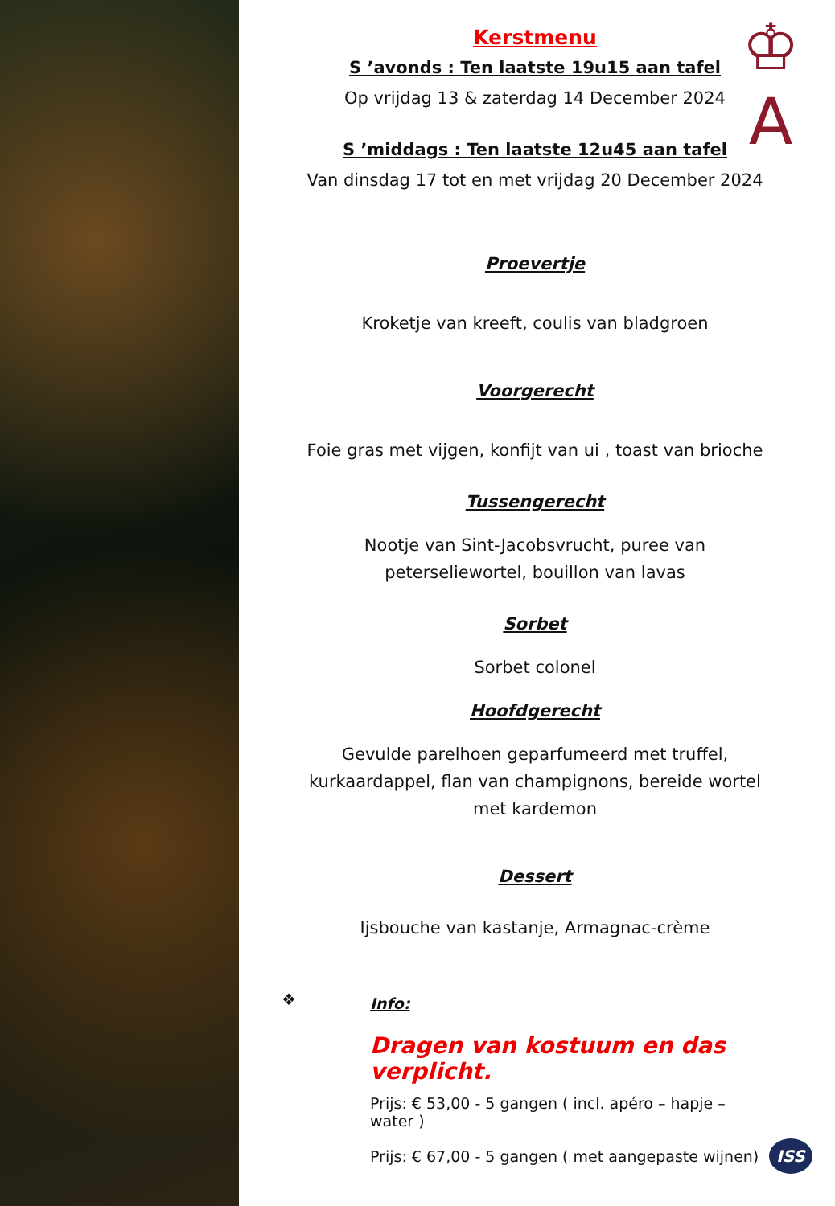♔
A
Kerstmenu
S ’avonds : Ten laatste 19u15 aan tafel
Op vrijdag 13 & zaterdag 14 December 2024
S ’middags : Ten laatste 12u45 aan tafel
Van dinsdag 17 tot en met vrijdag 20 December 2024
Proevertje
Kroketje van kreeft, coulis van bladgroen
Voorgerecht
Foie gras met vijgen, konfijt van ui , toast van brioche
Tussengerecht
Nootje van Sint-Jacobsvrucht, puree van
peterseliewortel, bouillon van lavas
Sorbet
Sorbet colonel
Hoofdgerecht
Gevulde parelhoen geparfumeerd met truffel,
kurkaardappel, flan van champignons, bereide wortel
met kardemon
Dessert
Ijsbouche van kastanje, Armagnac-crème
❖
Info:
Dragen van kostuum en das
verplicht.
Prijs: € 53,00 - 5 gangen ( incl. apéro – hapje –
water )
Prijs: € 67,00 - 5 gangen ( met aangepaste wijnen)
ISS